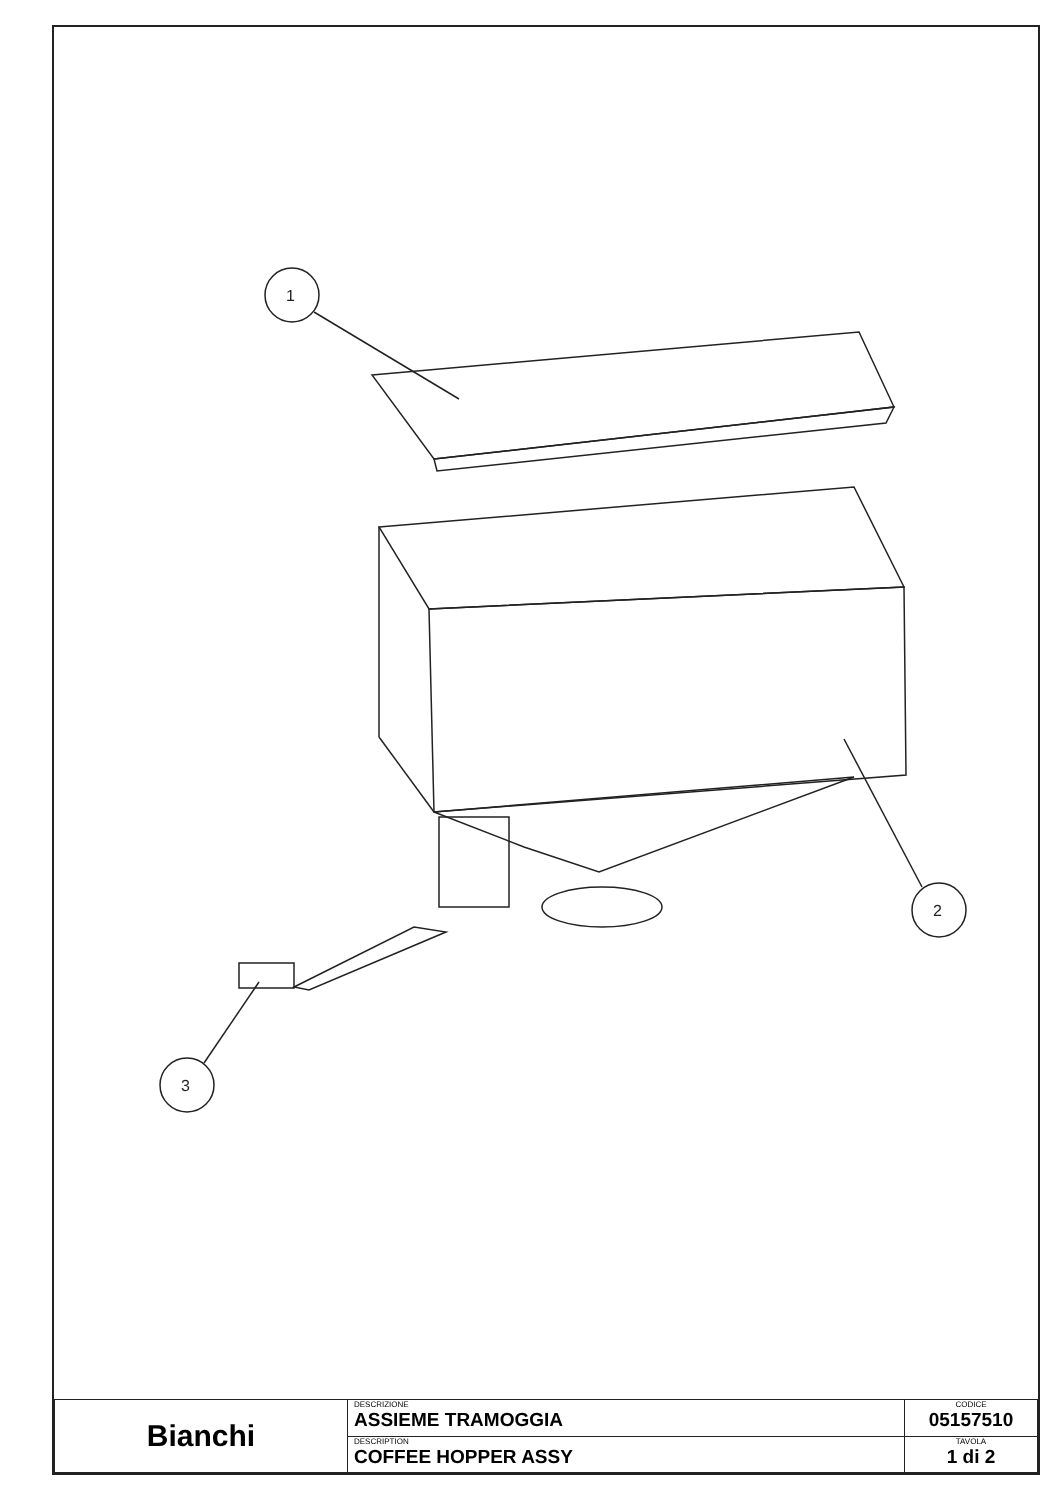1
2
3
| Bianchi | DESCRIZIONE ASSIEME TRAMOGGIA | CODICE 05157510 |
| | DESCRIPTION COFFEE HOPPER ASSY | TAVOLA 1 di 2 |